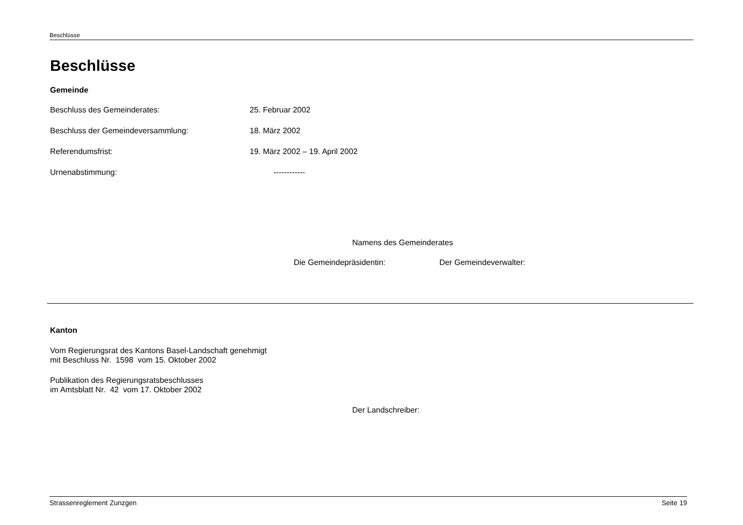Beschlüsse
Beschlüsse
Gemeinde
Beschluss des Gemeinderates: 25. Februar 2002
Beschluss der Gemeindeversammlung: 18. März 2002
Referendumsfrist: 19. März 2002 – 19. April 2002
Urnenabstimmung: ------------
Namens des Gemeinderates
Die Gemeindepräsidentin: Der Gemeindeverwalter:
Kanton
Vom Regierungsrat des Kantons Basel-Landschaft genehmigt
mit Beschluss Nr. 1598 vom 15. Oktober 2002
Publikation des Regierungsratsbeschlusses
im Amtsblatt Nr. 42 vom 17. Oktober 2002
Der Landschreiber:
Strassenreglement Zunzgen Seite 19